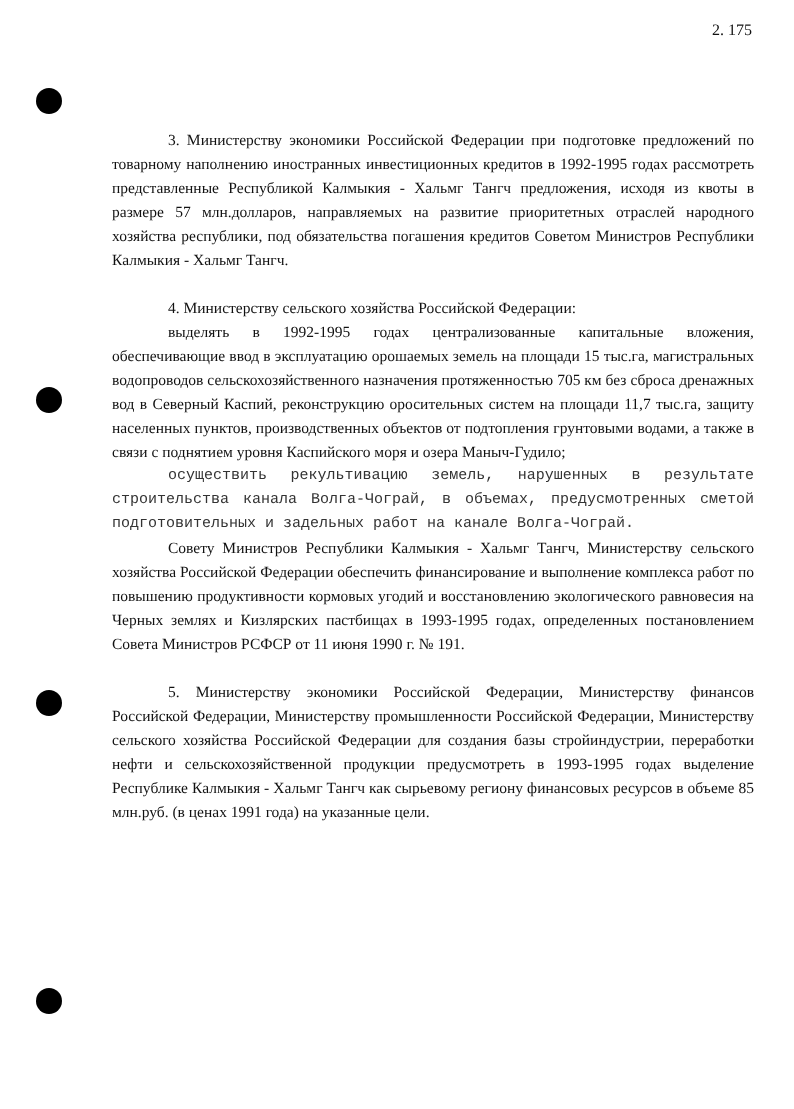2. 175
3. Министерству экономики Российской Федерации при подготовке предложений по товарному наполнению иностранных инвестиционных кредитов в 1992-1995 годах рассмотреть представленные Республикой Калмыкия - Хальмг Тангч предложения, исходя из квоты в размере 57 млн.долларов, направляемых на развитие приоритетных отраслей народного хозяйства республики, под обязательства погашения кредитов Советом Министров Республики Калмыкия - Хальмг Тангч.
4. Министерству сельского хозяйства Российской Федерации:
выделять в 1992-1995 годах централизованные капитальные вложения, обеспечивающие ввод в эксплуатацию орошаемых земель на площади 15 тыс.га, магистральных водопроводов сельскохозяйственного назначения протяженностью 705 км без сброса дренажных вод в Северный Каспий, реконструкцию оросительных систем на площади 11,7 тыс.га, защиту населенных пунктов, производственных объектов от подтопления грунтовыми водами, а также в связи с поднятием уровня Каспийского моря и озера Маныч-Гудило;
осуществить рекультивацию земель, нарушенных в результате строительства канала Волга-Чограй, в объемах, предусмотренных сметой подготовительных и задельных работ на канале Волга-Чограй.
Совету Министров Республики Калмыкия - Хальмг Тангч, Министерству сельского хозяйства Российской Федерации обеспечить финансирование и выполнение комплекса работ по повышению продуктивности кормовых угодий и восстановлению экологического равновесия на Черных землях и Кизлярских пастбищах в 1993-1995 годах, определенных постановлением Совета Министров РСФСР от 11 июня 1990 г. № 191.
5. Министерству экономики Российской Федерации, Министерству финансов Российской Федерации, Министерству промышленности Российской Федерации, Министерству сельского хозяйства Российской Федерации для создания базы стройиндустрии, переработки нефти и сельскохозяйственной продукции предусмотреть в 1993-1995 годах выделение Республике Калмыкия - Хальмг Тангч как сырьевому региону финансовых ресурсов в объеме 85 млн.руб. (в ценах 1991 года) на указанные цели.